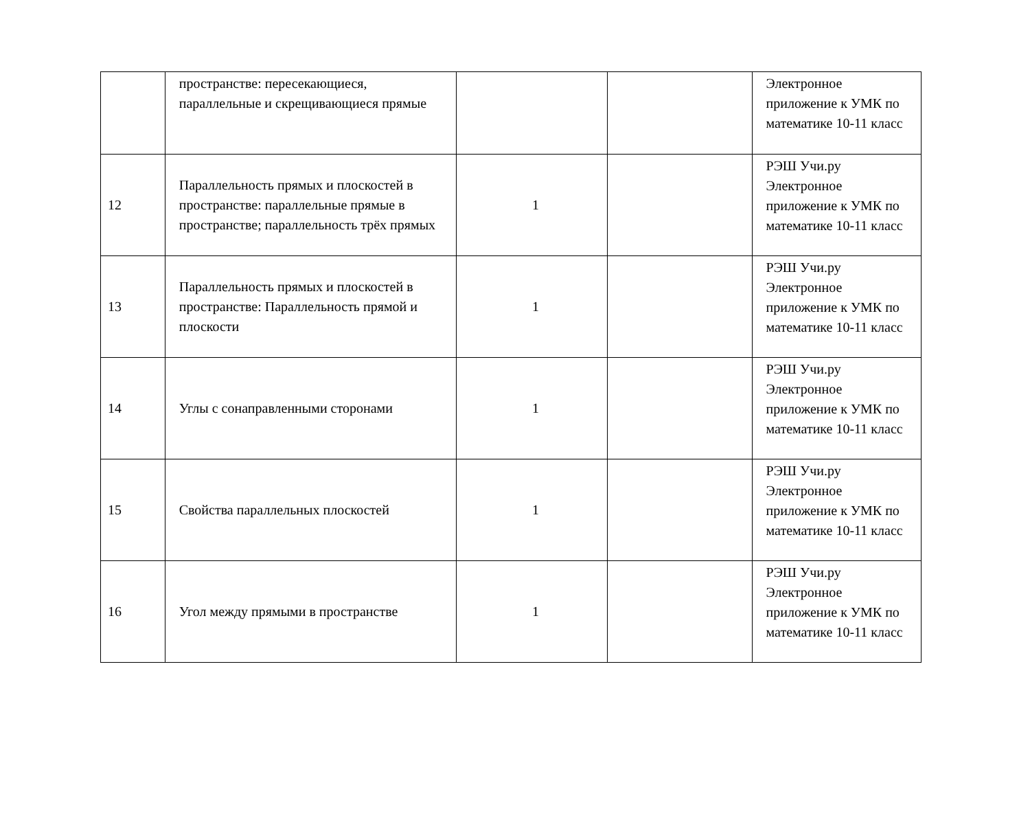| | пространстве: пересекающиеся, параллельные и скрещивающиеся прямые | | | Электронное приложение к УМК по математике 10-11 класс |
| 12 | Параллельность прямых и плоскостей в пространстве: параллельные прямые в пространстве; параллельность трёх прямых | 1 | | РЭШ Учи.ру Электронное приложение к УМК по математике 10-11 класс |
| 13 | Параллельность прямых и плоскостей в пространстве: Параллельность прямой и плоскости | 1 | | РЭШ Учи.ру Электронное приложение к УМК по математике 10-11 класс |
| 14 | Углы с сонаправленными сторонами | 1 | | РЭШ Учи.ру Электронное приложение к УМК по математике 10-11 класс |
| 15 | Свойства параллельных плоскостей | 1 | | РЭШ Учи.ру Электронное приложение к УМК по математике 10-11 класс |
| 16 | Угол между прямыми в пространстве | 1 | | РЭШ Учи.ру Электронное приложение к УМК по математике 10-11 класс |